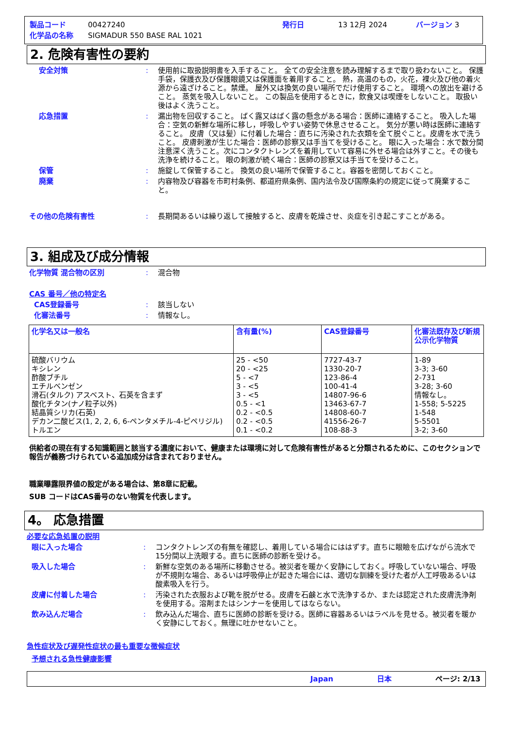製品コード 00427240 発行日 13 12月 2024 バージョン 3
化学品の名称 SIGMADUR 550 BASE RAL 1021
2. 危険有害性の要約
安全対策: 使用前に取扱説明書を入手すること。 全ての安全注意を読み理解するまで取り扱わないこと。 保護手袋，保護衣及び保護眼鏡又は保護面を着用すること。 熱，高温のもの，火花，裸火及び他の着火源から遠ざけること。禁煙。 屋外又は換気の良い場所でだけ使用すること。 環境への放出を避けること。 蒸気を吸入しないこと。 この製品を使用するときに，飲食又は喫煙をしないこと。 取扱い後はよく洗うこと。
応急措置: 漏出物を回収すること。 ばく露又はばく露の懸念がある場合：医師に連絡すること。 吸入した場合：空気の新鮮な場所に移し，呼吸しやすい姿勢で休息させること。 気分が悪い時は医師に連絡すること。 皮膚（又は髪）に付着した場合：直ちに汚染された衣類を全て脱ぐこと。皮膚を水で洗うこと。 皮膚刺激が生じた場合：医師の診察又は手当てを受けること。 眼に入った場合：水で数分間注意深く洗うこと。次にコンタクトレンズを着用していて容易に外せる場合は外すこと。その後も洗浄を続けること。 眼の刺激が続く場合：医師の診察又は手当てを受けること。
保管: 施錠して保管すること。 換気の良い場所で保管すること。容器を密閉しておくこと。
廃棄: 内容物及び容器を市町村条例、都道府県条例、国内法令及び国際条約の規定に従って廃棄すること。
その他の危険有害性: 長期間あるいは繰り返して接触すると、皮膚を乾燥させ、炎症を引き起こすことがある。
3. 組成及び成分情報
化学物質 混合物の区別: 混合物
CAS 番号／他の特定名
CAS登録番号: 該当しない
化審法番号: 情報なし。
| 化学名又は一般名 | 含有量(%) | CAS登録番号 | 化審法既存及び新規公示化学物質 |
| --- | --- | --- | --- |
| 硫酸バリウム キシレン 酢酸ブチル エチルベンゼン 滑石(タルク) アスベスト、石英を含まず 酸化チタン(ナノ粒子以外) 結晶質シリカ(石英) デカン二酸ビス(1, 2, 2, 6, 6-ペンタメチル-4-ピペリジル) トルエン | 25 - <50 20 - <25 5 - <7 3 - <5 3 - <5 0.5 - <1 0.2 - <0.5 0.2 - <0.5 0.1 - <0.2 | 7727-43-7 1330-20-7 123-86-4 100-41-4 14807-96-6 13463-67-7 14808-60-7 41556-26-7 108-88-3 | 1-89 3-3; 3-60 2-731 3-28; 3-60 情報なし。 1-558; 5-5225 1-548 5-5501 3-2; 3-60 |
供給者の現在有する知識範囲と該当する濃度において、健康または環境に対して危険有害性があると分類されるために、このセクションで報告が義務づけられている追加成分は含まれておりません。
職業曝露限界値の設定がある場合は、第8章に記載。
SUB コードはCAS番号のない物質を代表します。
4。 応急措置
必要な応急処置の説明
眼に入った場合: コンタクトレンズの有無を確認し、着用している場合にははずす。直ちに眼瞼を広げながら流水で15分間以上洗眼する。直ちに医師の診断を受ける。
吸入した場合: 新鮮な空気のある場所に移動させる。被災者を暖かく安静にしておく。呼吸していない場合、呼吸が不規則な場合、あるいは呼吸停止が起きた場合には、適切な訓練を受けた者が人工呼吸あるいは酸素吸入を行う。
皮膚に付着した場合: 汚染された衣服および靴を脱がせる。皮膚を石鹸と水で洗浄するか、または認定された皮膚洗浄剤を使用する。溶剤またはシンナーを使用してはならない。
飲み込んだ場合: 飲み込んだ場合、直ちに医師の診断を受ける。医師に容器あるいはラベルを見せる。被災者を暖かく安静にしておく。無理に吐かせないこと。
急性症状及び遅発性症状の最も重要な徴候症状
予想される急性健康影響
Japan 日本 ページ: 2/13